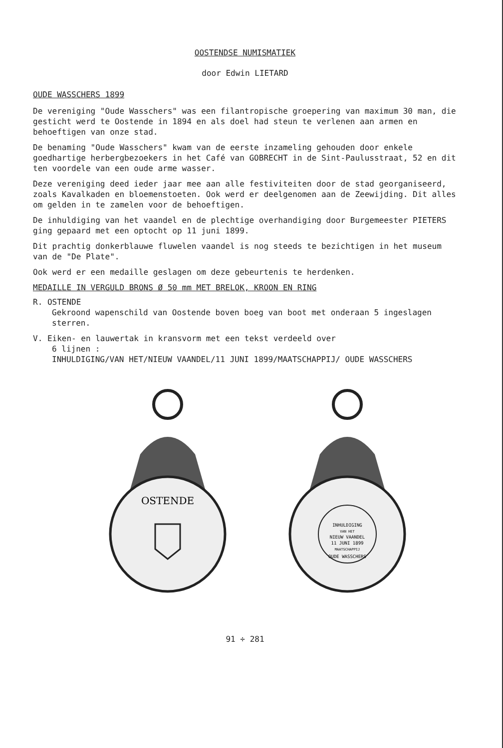OOSTENDSE NUMISMATIEK
door Edwin LIETARD
OUDE WASSCHERS 1899
De vereniging "Oude Wasschers" was een filantropische groepering van maximum 30 man, die gesticht werd te Oostende in 1894 en als doel had steun te verlenen aan armen en behoeftigen van onze stad.
De benaming "Oude Wasschers" kwam van de eerste inzameling gehouden door enkele goedhartige herbergbezoekers in het Café van GOBRECHT in de Sint-Paulusstraat, 52 en dit ten voordele van een oude arme wasser.
Deze vereniging deed ieder jaar mee aan alle festiviteiten door de stad georganiseerd, zoals Kavalkaden en bloemenstoeten. Ook werd er deelgenomen aan de Zeewijding. Dit alles om gelden in te zamelen voor de behoeftigen.
De inhuldiging van het vaandel en de plechtige overhandiging door Burgemeester PIETERS ging gepaard met een optocht op 11 juni 1899.
Dit prachtig donkerblauwe fluwelen vaandel is nog steeds te bezichtigen in het museum van de "De Plate".
Ook werd er een medaille geslagen om deze gebeurtenis te herdenken.
MEDAILLE IN VERGULD BRONS Ø 50 mm MET BRELOK, KROON EN RING
R. OSTENDE
Gekroond wapenschild van Oostende boven boeg van boot met onderaan 5 ingeslagen sterren.
V. Eiken- en lauwertak in kransvorm met een tekst verdeeld over
6 lijnen :
INHULDIGING/VAN HET/NIEUW VAANDEL/11 JUNI 1899/MAATSCHAPPIJ/ OUDE WASSCHERS
OSTENDE
INHULDIGING
VAN HET
NIEUW VAANDEL
11 JUNI 1899
MAATSCHAPPIJ
OUDE WASSCHERS
91 ÷ 281